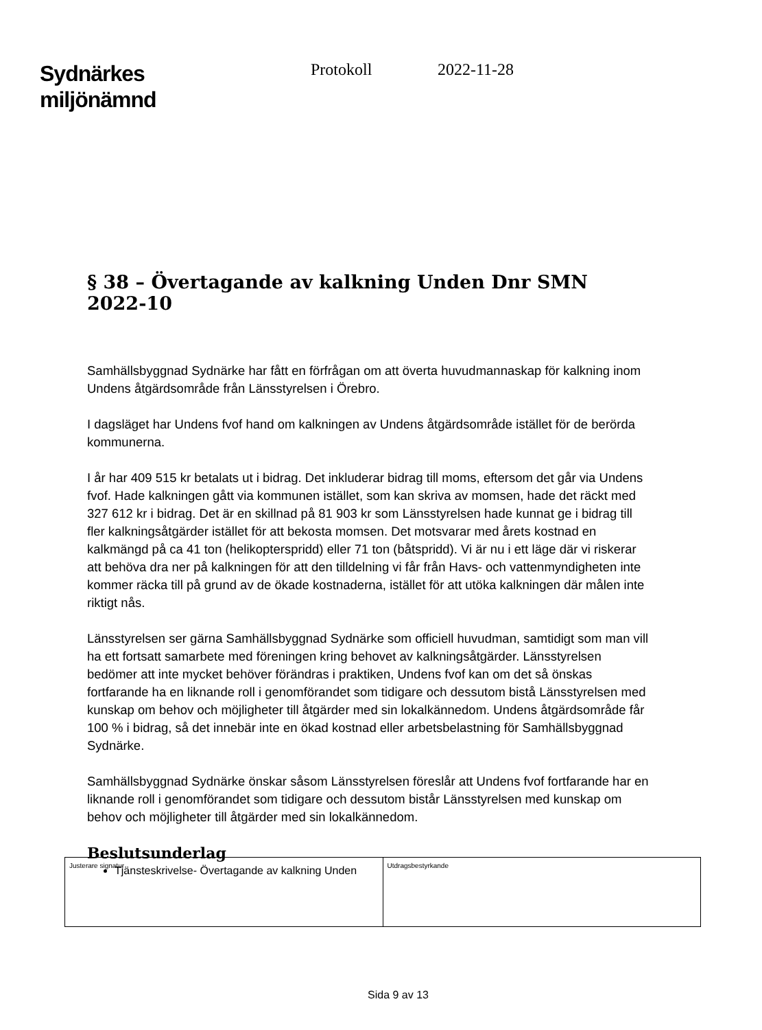Sydnärkes
miljönämnd
Protokoll 2022-11-28
§ 38 – Övertagande av kalkning Unden Dnr SMN 2022-10
Samhällsbyggnad Sydnärke har fått en förfrågan om att överta huvudmannaskap för kalkning inom Undens åtgärdsområde från Länsstyrelsen i Örebro.
I dagsläget har Undens fvof hand om kalkningen av Undens åtgärdsområde istället för de berörda kommunerna.
I år har 409 515 kr betalats ut i bidrag. Det inkluderar bidrag till moms, eftersom det går via Undens fvof. Hade kalkningen gått via kommunen istället, som kan skriva av momsen, hade det räckt med 327 612 kr i bidrag. Det är en skillnad på 81 903 kr som Länsstyrelsen hade kunnat ge i bidrag till fler kalkningsåtgärder istället för att bekosta momsen. Det motsvarar med årets kostnad en kalkmängd på ca 41 ton (helikopterspridd) eller 71 ton (båtspridd). Vi är nu i ett läge där vi riskerar att behöva dra ner på kalkningen för att den tilldelning vi får från Havs- och vattenmyndigheten inte kommer räcka till på grund av de ökade kostnaderna, istället för att utöka kalkningen där målen inte riktigt nås.
Länsstyrelsen ser gärna Samhällsbyggnad Sydnärke som officiell huvudman, samtidigt som man vill ha ett fortsatt samarbete med föreningen kring behovet av kalkningsåtgärder. Länsstyrelsen bedömer att inte mycket behöver förändras i praktiken, Undens fvof kan om det så önskas fortfarande ha en liknande roll i genomförandet som tidigare och dessutom bistå Länsstyrelsen med kunskap om behov och möjligheter till åtgärder med sin lokalkännedom. Undens åtgärdsområde får 100 % i bidrag, så det innebär inte en ökad kostnad eller arbetsbelastning för Samhällsbyggnad Sydnärke.
Samhällsbyggnad Sydnärke önskar såsom Länsstyrelsen föreslår att Undens fvof fortfarande har en liknande roll i genomförandet som tidigare och dessutom bistår Länsstyrelsen med kunskap om behov och möjligheter till åtgärder med sin lokalkännedom.
Beslutsunderlag
Tjänsteskrivelse- Övertagande av kalkning Unden
| Justerare signatur | Utdragsbestyrkande |
Sida 9 av 13